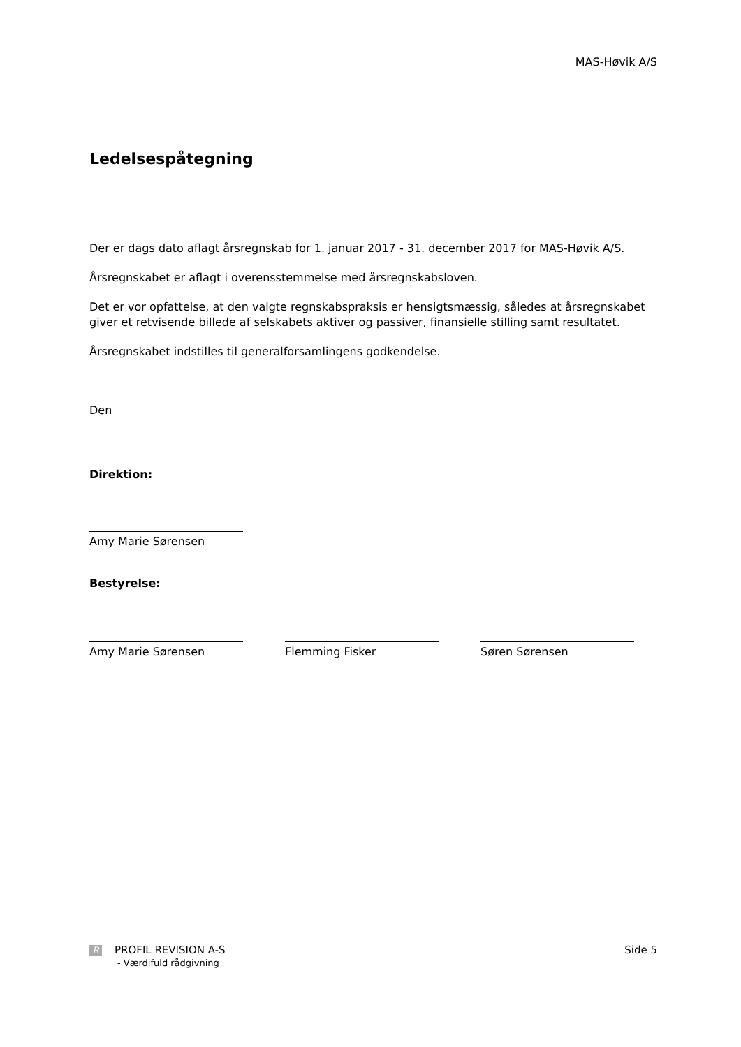MAS-Høvik A/S
Ledelsespåtegning
Der er dags dato aflagt årsregnskab for 1. januar 2017 - 31. december 2017 for MAS-Høvik A/S.
Årsregnskabet er aflagt i overensstemmelse med årsregnskabsloven.
Det er vor opfattelse, at den valgte regnskabspraksis er hensigtsmæssig, således at årsregnskabet giver et retvisende billede af selskabets aktiver og passiver, finansielle stilling samt resultatet.
Årsregnskabet indstilles til generalforsamlingens godkendelse.
Den
Direktion:
Amy Marie Sørensen
Bestyrelse:
Amy Marie Sørensen Flemming Fisker Søren Sørensen
R PROFIL REVISION A-S
- Værdifuld rådgivning
Side 5